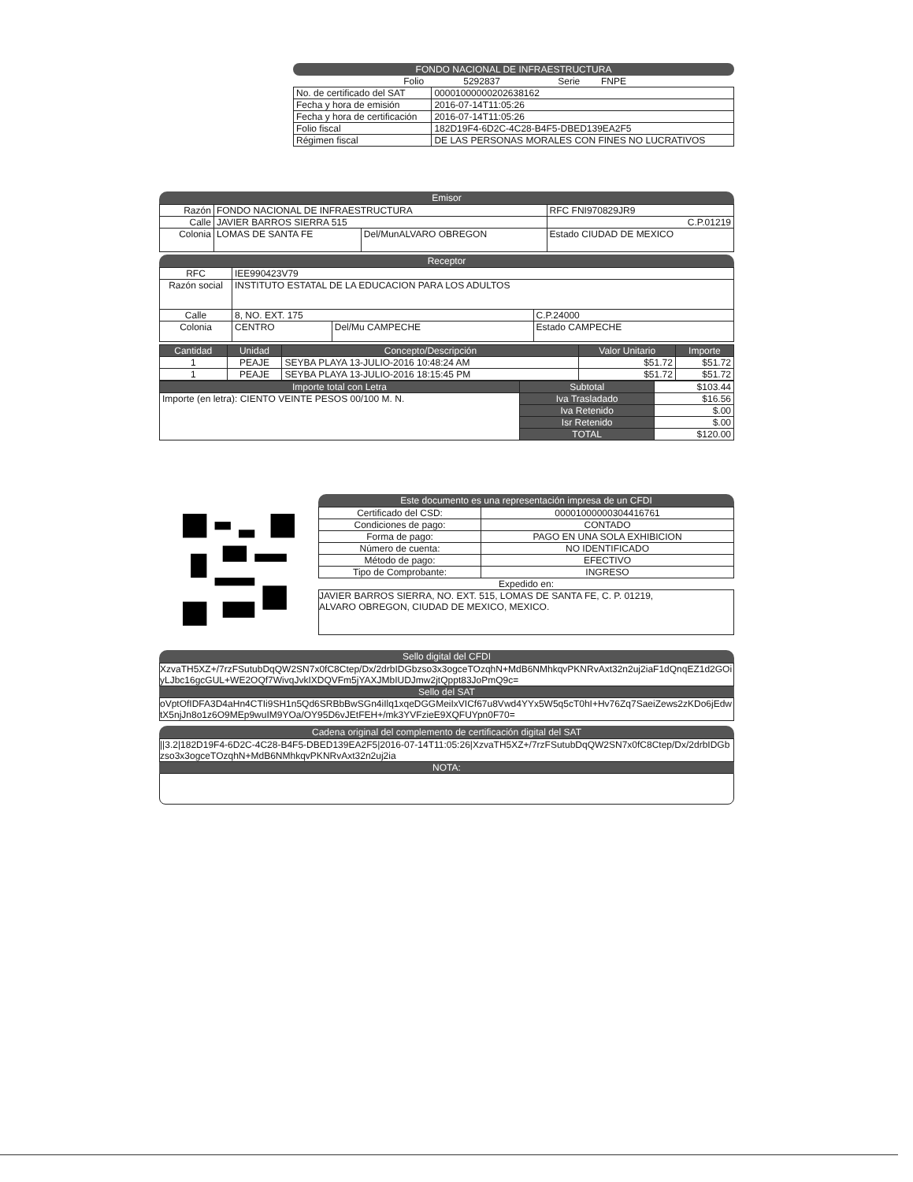FONDO NACIONAL DE INFRAESTRUCTURA
| Folio 5292837 Serie FNPE | |
| No. de certificado del SAT | 00001000000202638162 |
| Fecha y hora de emisión | 2016-07-14T11:05:26 |
| Fecha y hora de certificación | 2016-07-14T11:05:26 |
| Folio fiscal | 182D19F4-6D2C-4C28-B4F5-DBED139EA2F5 |
| Régimen fiscal | DE LAS PERSONAS MORALES CON FINES NO LUCRATIVOS |
Emisor
| Razón | FONDO NACIONAL DE INFRAESTRUCTURA | | RFC FNI970829JR9 |
| Calle | JAVIER BARROS SIERRA 515 | | C.P.01219 |
| Colonia | LOMAS DE SANTA FE | Del/MunALVARO OBREGON | Estado CIUDAD DE MEXICO |
Receptor
| RFC | IEE990423V79 | | |
| Razón social | INSTITUTO ESTATAL DE LA EDUCACION PARA LOS ADULTOS | | |
| Calle | 8, NO. EXT. 175 | | C.P.24000 |
| Colonia | CENTRO | Del/Mu CAMPECHE | Estado CAMPECHE |
| Cantidad | Unidad | Concepto/Descripción | Valor Unitario | Importe |
| --- | --- | --- | --- | --- |
| 1 | PEAJE | SEYBA PLAYA 13-JULIO-2016 10:48:24 AM | $51.72 | $51.72 |
| 1 | PEAJE | SEYBA PLAYA 13-JULIO-2016 18:15:45 PM | $51.72 | $51.72 |
| Importe total con Letra | Subtotal | $103.44 |
| Importe (en letra): CIENTO VEINTE PESOS 00/100 M. N. | Iva Trasladado | $16.56 |
| | Iva Retenido | $.00 |
| | Isr Retenido | $.00 |
| | TOTAL | $120.00 |
Este documento es una representación impresa de un CFDI
| Certificado del CSD: | 00001000000304416761 |
| Condiciones de pago: | CONTADO |
| Forma de pago: | PAGO EN UNA SOLA EXHIBICION |
| Número de cuenta: | NO IDENTIFICADO |
| Método de pago: | EFECTIVO |
| Tipo de Comprobante: | INGRESO |
Expedido en:
JAVIER BARROS SIERRA, NO. EXT. 515, LOMAS DE SANTA FE, C. P. 01219,
ALVARO OBREGON, CIUDAD DE MEXICO, MEXICO.
Sello digital del CFDI
XzvaTH5XZ+/7rzFSutubDqQW2SN7x0fC8Ctep/Dx/2drbIDGbzso3x3ogceTOzqhN+MdB6NMhkqvPKNRvAxt32n2uj2iaF1dQnqEZ1d2GOiyLJbc16gcGUL+WE2OQf7WivqJvkIXDQVFm5jYAXJMbIUDJmw2jtQppt83JoPmQ9c=
Sello del SAT
oVptOfIDFA3D4aHn4CTIi9SH1n5Qd6SRBbBwSGn4iIlq1xqeDGGMeiIxVICf67u8Vwd4YYx5W5q5cT0hI+Hv76Zq7SaeiZews2zKDo6jEdwtX5njJn8o1z6O9MEp9wuIM9YOa/OY95D6vJEtFEH+/mk3YVFzieE9XQFUYpn0F70=
Cadena original del complemento de certificación digital del SAT
||3.2|182D19F4-6D2C-4C28-B4F5-DBED139EA2F5|2016-07-14T11:05:26|XzvaTH5XZ+/7rzFSutubDqQW2SN7x0fC8Ctep/Dx/2drbIDGbzso3x3ogceTOzqhN+MdB6NMhkqvPKNRvAxt32n2uj2ia
NOTA: